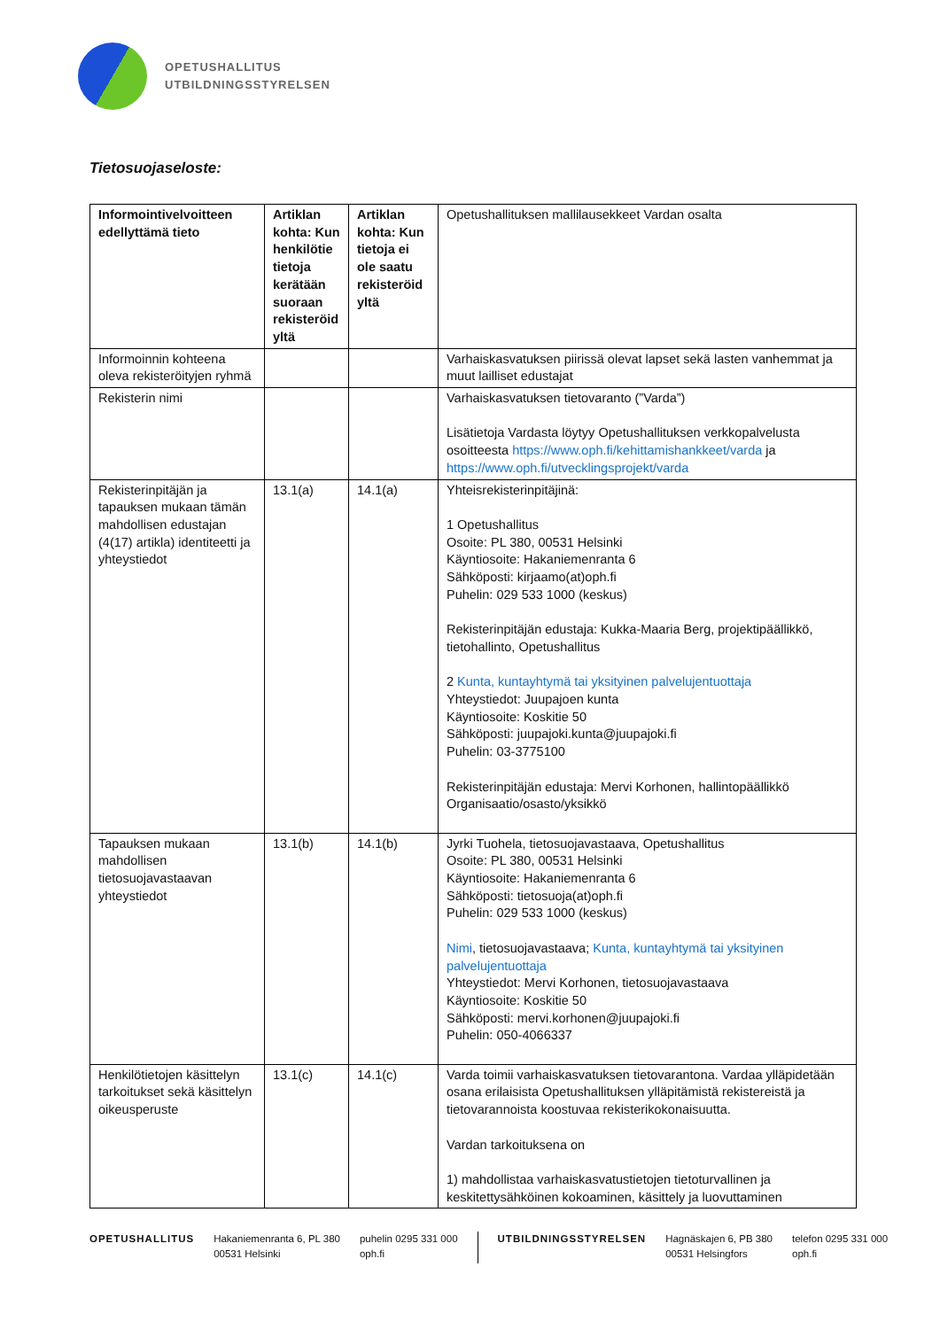OPETUSHALLITUS
UTBILDNINGSSTYRELSEN
Tietosuojaseloste:
| Informointivelvoitteen edellyttämä tieto | Artiklan kohta: Kun henkilötie tietoja kerätään suoraan rekisteröid yltä | Artiklan kohta: Kun tietoja ei ole saatu rekisteröid yltä | Opetushallituksen mallilausekkeet Vardan osalta |
| Informoinnin kohteena oleva rekisteröityjen ryhmä | | | Varhaiskasvatuksen piirissä olevat lapset sekä lasten vanhemmat ja muut lailliset edustajat |
| Rekisterin nimi | | | Varhaiskasvatuksen tietovaranto (”Varda”) Lisätietoja Vardasta löytyy Opetushallituksen verkkopalvelusta osoitteesta https://www.oph.fi/kehittamishankkeet/varda ja https://www.oph.fi/utvecklingsprojekt/varda |
| Rekisterinpitäjän ja tapauksen mukaan tämän mahdollisen edustajan (4(17) artikla) identiteetti ja yhteystiedot | 13.1(a) | 14.1(a) | Yhteisrekisterinpitäjinä: 1 Opetushallitus Osoite: PL 380, 00531 Helsinki Käyntiosoite: Hakaniemenranta 6 Sähköposti: kirjaamo(at)oph.fi Puhelin: 029 533 1000 (keskus) Rekisterinpitäjän edustaja: Kukka-Maaria Berg, projektipäällikkö, tietohallinto, Opetushallitus 2 Kunta, kuntayhtymä tai yksityinen palvelujentuottaja Yhteystiedot: Juupajoen kunta Käyntiosoite: Koskitie 50 Sähköposti: juupajoki.kunta@juupajoki.fi Puhelin: 03-3775100 Rekisterinpitäjän edustaja: Mervi Korhonen, hallintopäällikkö Organisaatio/osasto/yksikkö |
| Tapauksen mukaan mahdollisen tietosuojavastaavan yhteystiedot | 13.1(b) | 14.1(b) | Jyrki Tuohela, tietosuojavastaava, Opetushallitus Osoite: PL 380, 00531 Helsinki Käyntiosoite: Hakaniemenranta 6 Sähköposti: tietosuoja(at)oph.fi Puhelin: 029 533 1000 (keskus) Nimi , tietosuojavastaava; Kunta, kuntayhtymä tai yksityinen palvelujentuottaja Yhteystiedot: Mervi Korhonen, tietosuojavastaava Käyntiosoite: Koskitie 50 Sähköposti: mervi.korhonen@juupajoki.fi Puhelin: 050-4066337 |
| Henkilötietojen käsittelyn tarkoitukset sekä käsittelyn oikeusperuste | 13.1(c) | 14.1(c) | Varda toimii varhaiskasvatuksen tietovarantona. Vardaa ylläpidetään osana erilaisista Opetushallituksen ylläpitämistä rekistereistä ja tietovarannoista koostuvaa rekisterikokonaisuutta. Vardan tarkoituksena on 1) mahdollistaa varhaiskasvatustietojen tietoturvallinen ja keskitettysähköinen kokoaminen, käsittely ja luovuttaminen |
OPETUSHALLITUS Hakaniemenranta 6, PL 380
00531 Helsinki
puhelin 0295 331 000
oph.fi
UTBILDNINGSSTYRELSEN Hagnäskajen 6, PB 380
00531 Helsingfors
telefon 0295 331 000
oph.fi